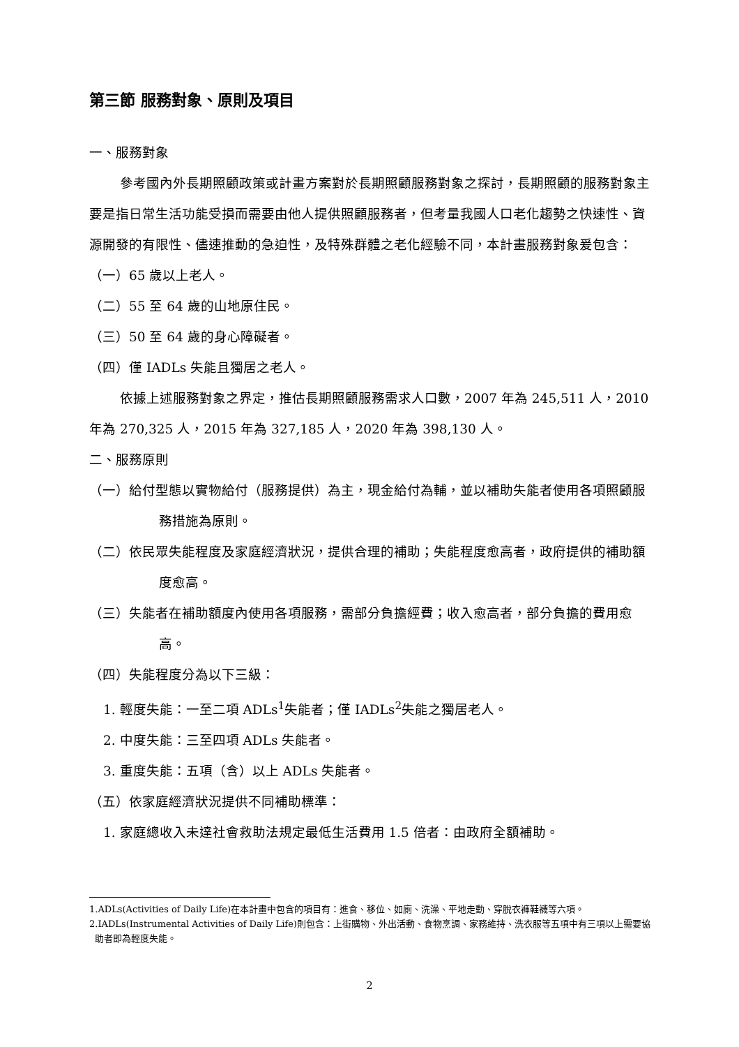第三節 服務對象、原則及項目
一、服務對象
參考國內外長期照顧政策或計畫方案對於長期照顧服務對象之探討，長期照顧的服務對象主要是指日常生活功能受損而需要由他人提供照顧服務者，但考量我國人口老化趨勢之快速性、資源開發的有限性、儘速推動的急迫性，及特殊群體之老化經驗不同，本計畫服務對象爰包含：
（一）65 歲以上老人。
（二）55 至 64 歲的山地原住民。
（三）50 至 64 歲的身心障礙者。
（四）僅 IADLs 失能且獨居之老人。
依據上述服務對象之界定，推估長期照顧服務需求人口數，2007 年為 245,511 人，2010 年為 270,325 人，2015 年為 327,185 人，2020 年為 398,130 人。
二、服務原則
（一）給付型態以實物給付（服務提供）為主，現金給付為輔，並以補助失能者使用各項照顧服務措施為原則。
（二）依民眾失能程度及家庭經濟狀況，提供合理的補助；失能程度愈高者，政府提供的補助額度愈高。
（三）失能者在補助額度內使用各項服務，需部分負擔經費；收入愈高者，部分負擔的費用愈高。
（四）失能程度分為以下三級：
1. 輕度失能：一至二項 ADLs<sup>1</sup>失能者；僅 IADLs<sup>2</sup>失能之獨居老人。
2. 中度失能：三至四項 ADLs 失能者。
3. 重度失能：五項（含）以上 ADLs 失能者。
（五）依家庭經濟狀況提供不同補助標準：
1. 家庭總收入未達社會救助法規定最低生活費用 1.5 倍者：由政府全額補助。
1.ADLs(Activities of Daily Life)在本計畫中包含的項目有：進食、移位、如廁、洗澡、平地走動、穿脫衣褲鞋襪等六項。
2.IADLs(Instrumental Activities of Daily Life)則包含：上街購物、外出活動、食物烹調、家務維持、洗衣服等五項中有三項以上需要協助者即為輕度失能。
2